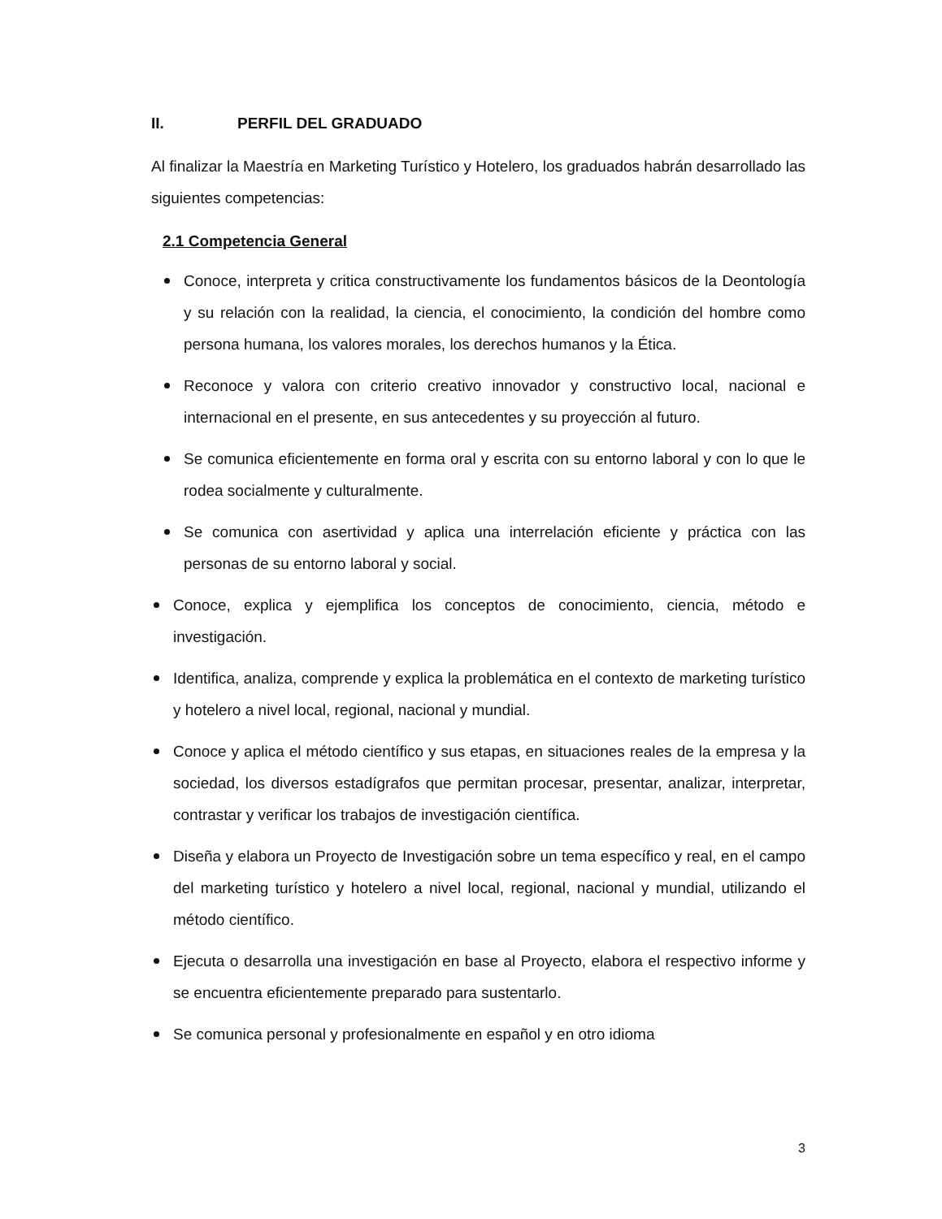II. PERFIL DEL GRADUADO
Al finalizar la Maestría en Marketing Turístico y Hotelero, los graduados habrán desarrollado las siguientes competencias:
2.1 Competencia General
Conoce, interpreta y critica constructivamente los fundamentos básicos de la Deontología y su relación con la realidad, la ciencia, el conocimiento, la condición del hombre como persona humana, los valores morales, los derechos humanos y la Ética.
Reconoce y valora con criterio creativo innovador y constructivo local, nacional e internacional en el presente, en sus antecedentes y su proyección al futuro.
Se comunica eficientemente en forma oral y escrita con su entorno laboral y con lo que le rodea socialmente y culturalmente.
Se comunica con asertividad y aplica una interrelación eficiente y práctica con las personas de su entorno laboral y social.
Conoce, explica y ejemplifica los conceptos de conocimiento, ciencia, método e investigación.
Identifica, analiza, comprende y explica la problemática en el contexto de marketing turístico y hotelero a nivel local, regional, nacional y mundial.
Conoce y aplica el método científico y sus etapas, en situaciones reales de la empresa y la sociedad, los diversos estadígrafos que permitan procesar, presentar, analizar, interpretar, contrastar y verificar los trabajos de investigación científica.
Diseña y elabora un Proyecto de Investigación sobre un tema específico y real, en el campo del marketing turístico y hotelero a nivel local, regional, nacional y mundial, utilizando el método científico.
Ejecuta o desarrolla una investigación en base al Proyecto, elabora el respectivo informe y se encuentra eficientemente preparado para sustentarlo.
Se comunica personal y profesionalmente en español y en otro idioma
3